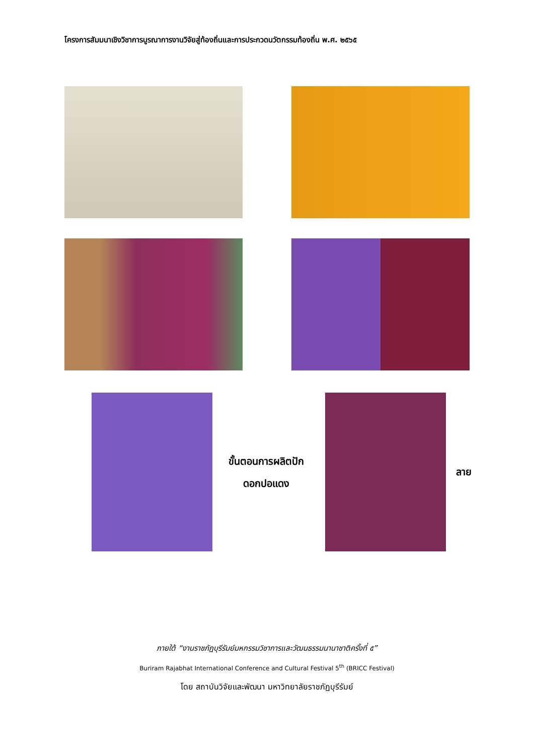โครงการสัมมนาเชิงวิชาการบูรณาการงานวิจัยสู่ท้องถิ่นและการประกวดนวัตกรรมท้องถิ่น พ.ศ. ๒๕๖๕
ขั้นตอนการผลิตปัก
ดอกปอแดง
ลาย
ภายใต้ “งานราชภัฏบุรีรัมย์มหกรรมวิชาการและวัฒนธรรมนานาชาติครั้งที่ ๕”
Buriram Rajabhat International Conference and Cultural Festival 5<sup>th</sup> (BRICC Festival)
โดย สถาบันวิจัยและพัฒนา มหาวิทยาลัยราชภัฏบุรีรัมย์